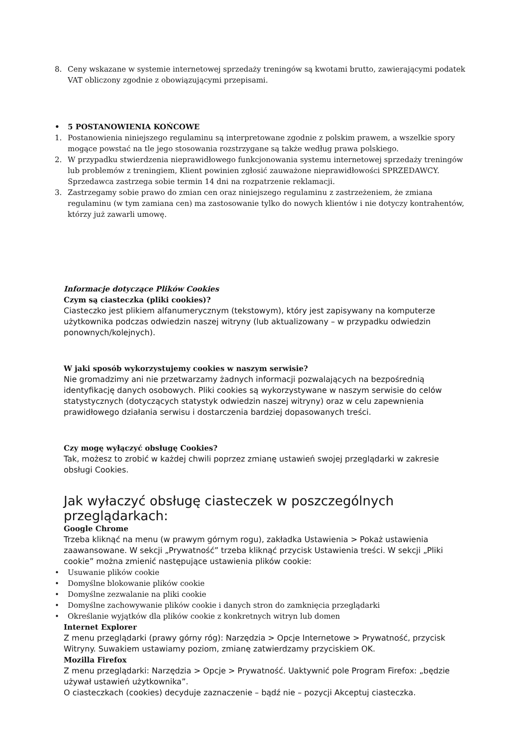8. Ceny wskazane w systemie internetowej sprzedaży treningów są kwotami brutto, zawierającymi podatek VAT obliczony zgodnie z obowiązującymi przepisami.
• 5 POSTANOWIENIA KOŃCOWE
1. Postanowienia niniejszego regulaminu są interpretowane zgodnie z polskim prawem, a wszelkie spory mogące powstać na tle jego stosowania rozstrzygane są także według prawa polskiego.
2. W przypadku stwierdzenia nieprawidłowego funkcjonowania systemu internetowej sprzedaży treningów lub problemów z treningiem, Klient powinien zgłosić zauważone nieprawidłowości SPRZEDAWCY. Sprzedawca zastrzega sobie termin 14 dni na rozpatrzenie reklamacji.
3. Zastrzegamy sobie prawo do zmian cen oraz niniejszego regulaminu z zastrzeżeniem, że zmiana regulaminu (w tym zamiana cen) ma zastosowanie tylko do nowych klientów i nie dotyczy kontrahentów, którzy już zawarli umowę.
Informacje dotyczące Plików Cookies
Czym są ciasteczka (pliki cookies)?
Ciasteczko jest plikiem alfanumerycznym (tekstowym), który jest zapisywany na komputerze użytkownika podczas odwiedzin naszej witryny (lub aktualizowany – w przypadku odwiedzin ponownych/kolejnych).
W jaki sposób wykorzystujemy cookies w naszym serwisie?
Nie gromadzimy ani nie przetwarzamy żadnych informacji pozwalających na bezpośrednią identyfikację danych osobowych. Pliki cookies są wykorzystywane w naszym serwisie do celów statystycznych (dotyczących statystyk odwiedzin naszej witryny) oraz w celu zapewnienia prawidłowego działania serwisu i dostarczenia bardziej dopasowanych treści.
Czy mogę wyłączyć obsługę Cookies?
Tak, możesz to zrobić w każdej chwili poprzez zmianę ustawień swojej przeglądarki w zakresie obsługi Cookies.
Jak wyłaczyć obsługę ciasteczek w poszczególnych przeglądarkach:
Google Chrome
Trzeba kliknąć na menu (w prawym górnym rogu), zakładka Ustawienia > Pokaż ustawienia zaawansowane. W sekcji „Prywatność” trzeba kliknąć przycisk Ustawienia treści. W sekcji „Pliki cookie” można zmienić następujące ustawienia plików cookie:
• Usuwanie plików cookie
• Domyślne blokowanie plików cookie
• Domyślne zezwalanie na pliki cookie
• Domyślne zachowywanie plików cookie i danych stron do zamknięcia przeglądarki
• Określanie wyjątków dla plików cookie z konkretnych witryn lub domen
Internet Explorer
Z menu przeglądarki (prawy górny róg): Narzędzia > Opcje Internetowe > Prywatność, przycisk Witryny. Suwakiem ustawiamy poziom, zmianę zatwierdzamy przyciskiem OK.
Mozilla Firefox
Z menu przeglądarki: Narzędzia > Opcje > Prywatność. Uaktywnić pole Program Firefox: „będzie używał ustawień użytkownika”.
O ciasteczkach (cookies) decyduje zaznaczenie – bądź nie – pozycji Akceptuj ciasteczka.